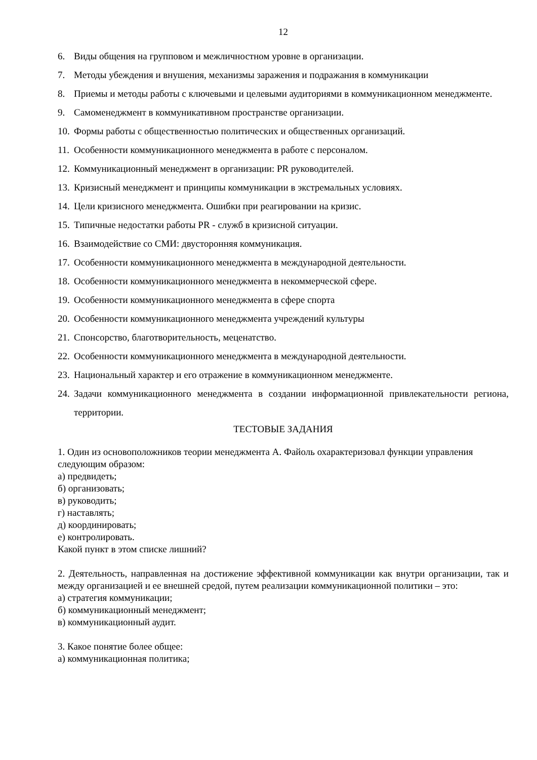12
6. Виды общения на групповом и межличностном уровне в организации.
7. Методы убеждения и внушения, механизмы заражения и подражания в коммуникации
8. Приемы и методы работы с ключевыми и целевыми аудиториями в коммуникационном менеджменте.
9. Самоменеджмент в коммуникативном пространстве организации.
10. Формы работы с общественностью политических и общественных организаций.
11. Особенности коммуникационного менеджмента в работе с персоналом.
12. Коммуникационный менеджмент в организации: PR руководителей.
13. Кризисный менеджмент и принципы коммуникации в экстремальных условиях.
14. Цели кризисного менеджмента. Ошибки при реагировании на кризис.
15. Типичные недостатки работы PR - служб в кризисной ситуации.
16. Взаимодействие со СМИ: двусторонняя коммуникация.
17. Особенности коммуникационного менеджмента в международной деятельности.
18. Особенности коммуникационного менеджмента в некоммерческой сфере.
19. Особенности коммуникационного менеджмента в сфере спорта
20. Особенности коммуникационного менеджмента учреждений культуры
21. Спонсорство, благотворительность, меценатство.
22. Особенности коммуникационного менеджмента в международной деятельности.
23. Национальный характер и его отражение в коммуникационном менеджменте.
24. Задачи коммуникационного менеджмента в создании информационной привлекательности региона, территории.
ТЕСТОВЫЕ ЗАДАНИЯ
1. Один из основоположников теории менеджмента А. Файоль охарактеризовал функции управления следующим образом:
а) предвидеть;
б) организовать;
в) руководить;
г) наставлять;
д) координировать;
е) контролировать.
Какой пункт в этом списке лишний?
2. Деятельность, направленная на достижение эффективной коммуникации как внутри организации, так и между организацией и ее внешней средой, путем реализации коммуникационной политики – это:
а) стратегия коммуникации;
б) коммуникационный менеджмент;
в) коммуникационный аудит.
3. Какое понятие более общее:
а) коммуникационная политика;